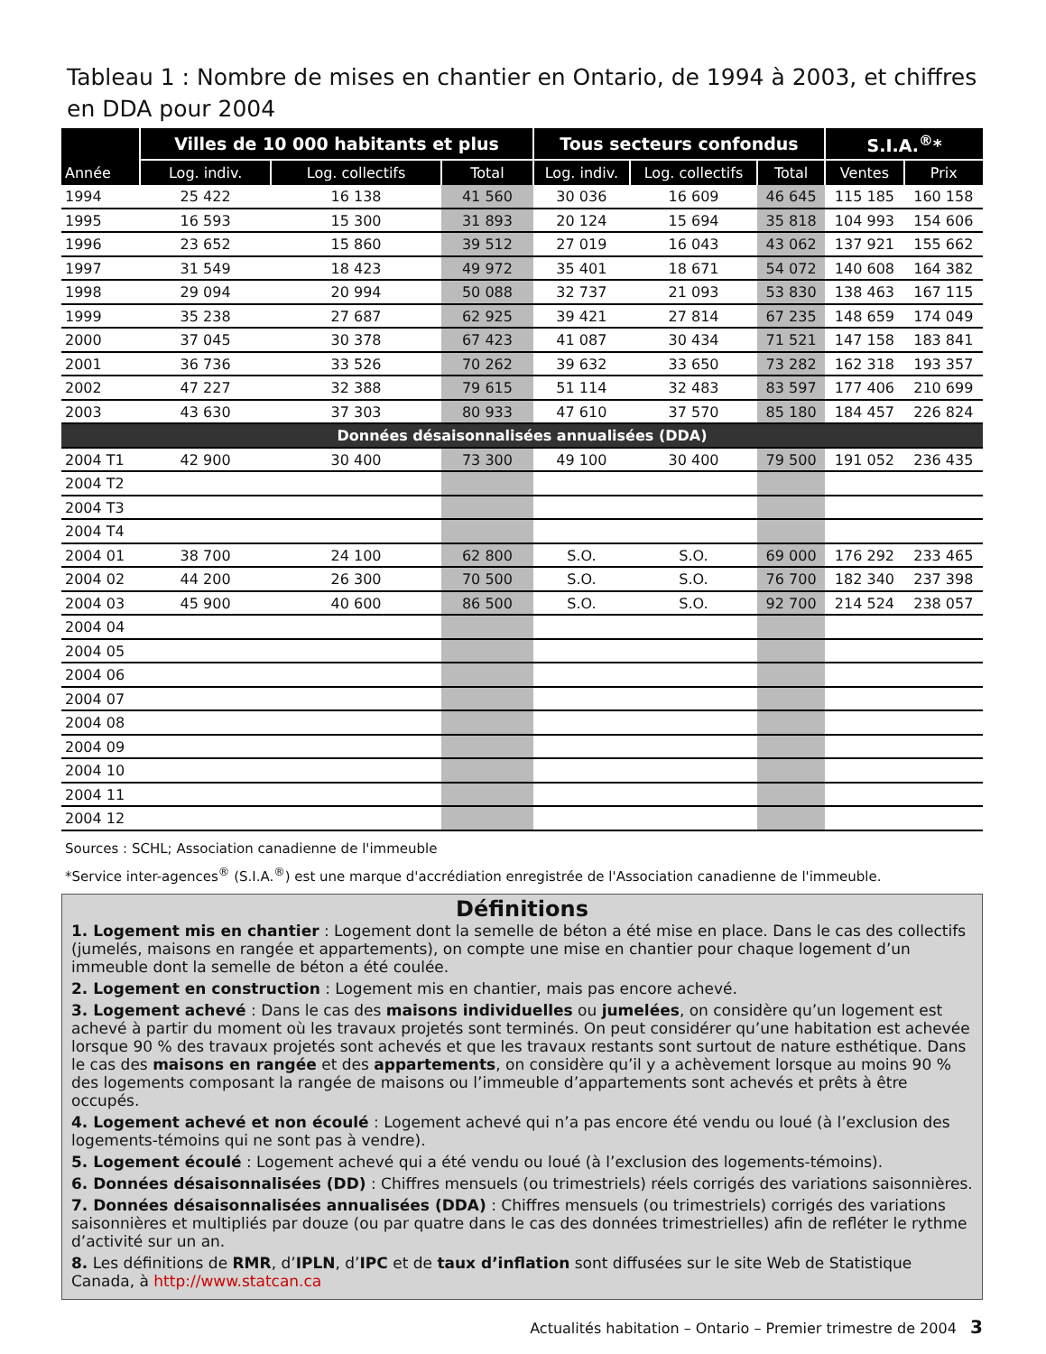Tableau 1 : Nombre de mises en chantier en Ontario, de 1994 à 2003, et chiffres en DDA pour 2004
| Année | Villes de 10 000 habitants et plus | | | Tous secteurs confondus | | | S.I.A.<sup>®</sup>* | |
| --- | --- | --- | --- | --- | --- | --- | --- | --- |
| | Log. indiv. | Log. collectifs | Total | Log. indiv. | Log. collectifs | Total | Ventes | Prix |
| 1994 | 25 422 | 16 138 | 41 560 | 30 036 | 16 609 | 46 645 | 115 185 | 160 158 |
| 1995 | 16 593 | 15 300 | 31 893 | 20 124 | 15 694 | 35 818 | 104 993 | 154 606 |
| 1996 | 23 652 | 15 860 | 39 512 | 27 019 | 16 043 | 43 062 | 137 921 | 155 662 |
| 1997 | 31 549 | 18 423 | 49 972 | 35 401 | 18 671 | 54 072 | 140 608 | 164 382 |
| 1998 | 29 094 | 20 994 | 50 088 | 32 737 | 21 093 | 53 830 | 138 463 | 167 115 |
| 1999 | 35 238 | 27 687 | 62 925 | 39 421 | 27 814 | 67 235 | 148 659 | 174 049 |
| 2000 | 37 045 | 30 378 | 67 423 | 41 087 | 30 434 | 71 521 | 147 158 | 183 841 |
| 2001 | 36 736 | 33 526 | 70 262 | 39 632 | 33 650 | 73 282 | 162 318 | 193 357 |
| 2002 | 47 227 | 32 388 | 79 615 | 51 114 | 32 483 | 83 597 | 177 406 | 210 699 |
| 2003 | 43 630 | 37 303 | 80 933 | 47 610 | 37 570 | 85 180 | 184 457 | 226 824 |
| Données désaisonnalisées annualisées (DDA) | | | | | | | | |
| 2004 T1 | 42 900 | 30 400 | 73 300 | 49 100 | 30 400 | 79 500 | 191 052 | 236 435 |
| 2004 T2 | | | | | | | | |
| 2004 T3 | | | | | | | | |
| 2004 T4 | | | | | | | | |
| 2004 01 | 38 700 | 24 100 | 62 800 | S.O. | S.O. | 69 000 | 176 292 | 233 465 |
| 2004 02 | 44 200 | 26 300 | 70 500 | S.O. | S.O. | 76 700 | 182 340 | 237 398 |
| 2004 03 | 45 900 | 40 600 | 86 500 | S.O. | S.O. | 92 700 | 214 524 | 238 057 |
| 2004 04 | | | | | | | | |
| 2004 05 | | | | | | | | |
| 2004 06 | | | | | | | | |
| 2004 07 | | | | | | | | |
| 2004 08 | | | | | | | | |
| 2004 09 | | | | | | | | |
| 2004 10 | | | | | | | | |
| 2004 11 | | | | | | | | |
| 2004 12 | | | | | | | | |
Sources : SCHL; Association canadienne de l'immeuble
*Service inter-agences<sup>®</sup> (S.I.A.<sup>®</sup>) est une marque d'accrédiation enregistrée de l'Association canadienne de l'immeuble.
Définitions
1. Logement mis en chantier : Logement dont la semelle de béton a été mise en place. Dans le cas des collectifs (jumelés, maisons en rangée et appartements), on compte une mise en chantier pour chaque logement d’un immeuble dont la semelle de béton a été coulée.
2. Logement en construction : Logement mis en chantier, mais pas encore achevé.
3. Logement achevé : Dans le cas des maisons individuelles ou jumelées, on considère qu’un logement est achevé à partir du moment où les travaux projetés sont terminés. On peut considérer qu’une habitation est achevée lorsque 90 % des travaux projetés sont achevés et que les travaux restants sont surtout de nature esthétique. Dans le cas des maisons en rangée et des appartements, on considère qu’il y a achèvement lorsque au moins 90 % des logements composant la rangée de maisons ou l’immeuble d’appartements sont achevés et prêts à être occupés.
4. Logement achevé et non écoulé : Logement achevé qui n’a pas encore été vendu ou loué (à l’exclusion des logements-témoins qui ne sont pas à vendre).
5. Logement écoulé : Logement achevé qui a été vendu ou loué (à l’exclusion des logements-témoins).
6. Données désaisonnalisées (DD) : Chiffres mensuels (ou trimestriels) réels corrigés des variations saisonnières.
7. Données désaisonnalisées annualisées (DDA) : Chiffres mensuels (ou trimestriels) corrigés des variations saisonnières et multipliés par douze (ou par quatre dans le cas des données trimestrielles) afin de refléter le rythme d’activité sur un an.
8. Les définitions de RMR, d’IPLN, d’IPC et de taux d’inflation sont diffusées sur le site Web de Statistique Canada, à http://www.statcan.ca
Actualités habitation – Ontario – Premier trimestre de 2004 3